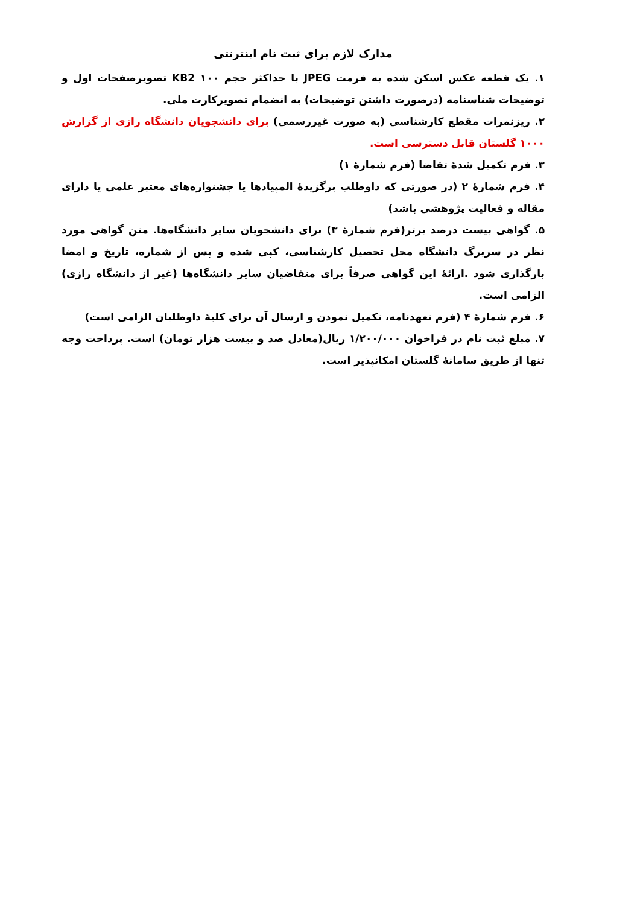مدارک لازم برای ثبت نام اینترنتی
۱. یک قطعه عکس اسکن شده به فرمت JPEG با حداکثر حجم KB2 ۱۰۰ تصویرصفحات اول و توضیحات شناسنامه (درصورت داشتن توضیحات) به انضمام تصویرکارت ملی.
۲. ریزنمرات مقطع کارشناسی (به صورت غیررسمی) برای دانشجویان دانشگاه رازی از گزارش ۱۰۰۰ گلستان قابل دسترسی است.
۳. فرم تکمیل شدهٔ تقاضا (فرم شمارهٔ ۱)
۴. فرم شمارهٔ ۲ (در صورتی که داوطلب برگزیدهٔ المپیادها یا جشنواره‌های معتبر علمی یا دارای مقاله و فعالیت پژوهشی باشد)
۵. گواهی بیست درصد برتر(فرم شمارهٔ ۳) برای دانشجویان سایر دانشگاه‌ها. متن گواهی مورد نظر در سربرگ دانشگاه محل تحصیل کارشناسی، کپی شده و پس از شماره، تاریخ و امضا بارگذاری شود .ارائهٔ این گواهی صرفاً برای متقاضیان سایر دانشگاه‌ها (غیر از دانشگاه رازی) الزامی است.
۶. فرم شمارهٔ ۴ (فرم تعهدنامه، تکمیل نمودن و ارسال آن برای کلیهٔ داوطلبان الزامی است)
۷. مبلغ ثبت نام در فراخوان ۱/۲۰۰/۰۰۰ ریال(معادل صد و بیست هزار تومان) است. پرداخت وجه تنها از طریق سامانهٔ گلستان امکانپذیر است.